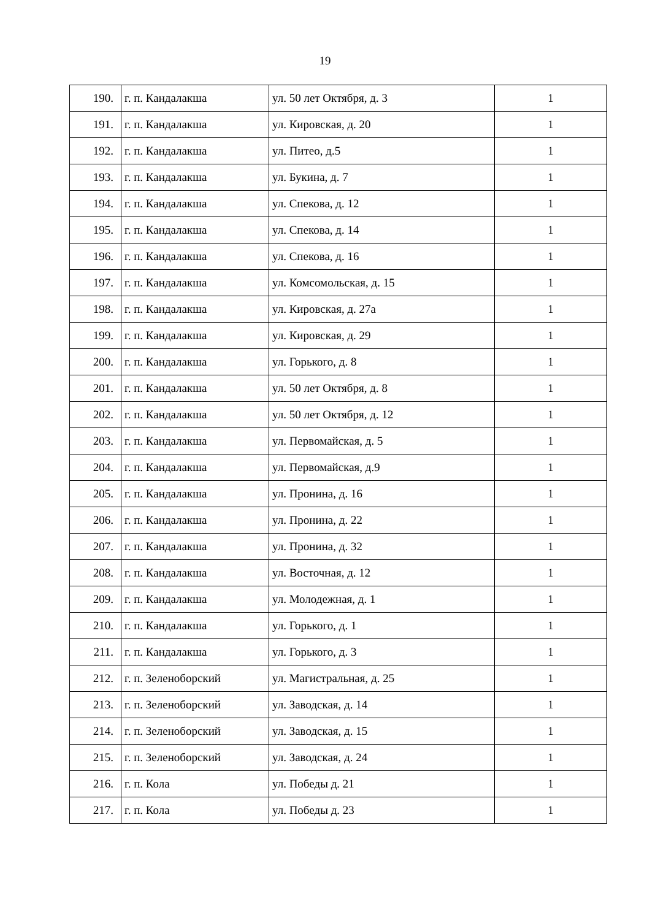19
| 190. | г. п. Кандалакша | ул. 50 лет Октября, д. 3 | 1 |
| 191. | г. п. Кандалакша | ул. Кировская, д. 20 | 1 |
| 192. | г. п. Кандалакша | ул. Питео, д.5 | 1 |
| 193. | г. п. Кандалакша | ул. Букина, д. 7 | 1 |
| 194. | г. п. Кандалакша | ул. Спекова, д. 12 | 1 |
| 195. | г. п. Кандалакша | ул. Спекова, д. 14 | 1 |
| 196. | г. п. Кандалакша | ул. Спекова, д. 16 | 1 |
| 197. | г. п. Кандалакша | ул. Комсомольская, д. 15 | 1 |
| 198. | г. п. Кандалакша | ул. Кировская, д. 27а | 1 |
| 199. | г. п. Кандалакша | ул. Кировская, д. 29 | 1 |
| 200. | г. п. Кандалакша | ул. Горького, д. 8 | 1 |
| 201. | г. п. Кандалакша | ул. 50 лет Октября, д. 8 | 1 |
| 202. | г. п. Кандалакша | ул. 50 лет Октября, д. 12 | 1 |
| 203. | г. п. Кандалакша | ул. Первомайская, д. 5 | 1 |
| 204. | г. п. Кандалакша | ул. Первомайская, д.9 | 1 |
| 205. | г. п. Кандалакша | ул. Пронина, д. 16 | 1 |
| 206. | г. п. Кандалакша | ул. Пронина, д. 22 | 1 |
| 207. | г. п. Кандалакша | ул. Пронина, д. 32 | 1 |
| 208. | г. п. Кандалакша | ул. Восточная, д. 12 | 1 |
| 209. | г. п. Кандалакша | ул. Молодежная, д. 1 | 1 |
| 210. | г. п. Кандалакша | ул. Горького, д. 1 | 1 |
| 211. | г. п. Кандалакша | ул. Горького, д. 3 | 1 |
| 212. | г. п. Зеленоборский | ул. Магистральная, д. 25 | 1 |
| 213. | г. п. Зеленоборский | ул. Заводская, д. 14 | 1 |
| 214. | г. п. Зеленоборский | ул. Заводская, д. 15 | 1 |
| 215. | г. п. Зеленоборский | ул. Заводская, д. 24 | 1 |
| 216. | г. п. Кола | ул. Победы д. 21 | 1 |
| 217. | г. п. Кола | ул. Победы д. 23 | 1 |